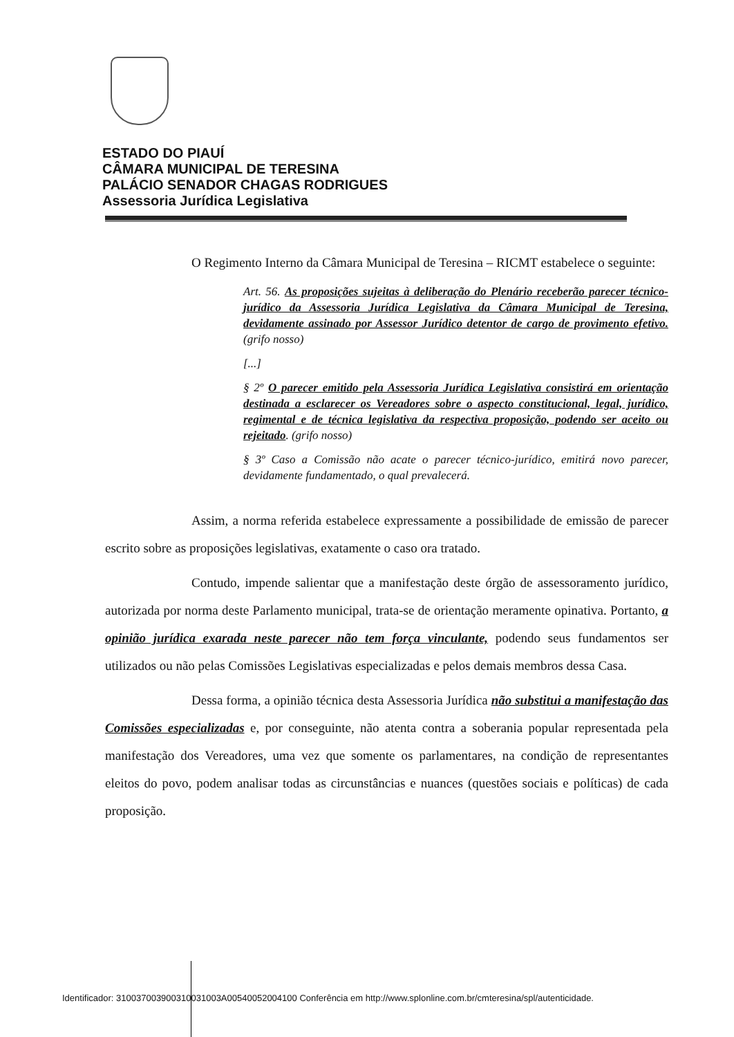ESTADO DO PIAUÍ
CÂMARA MUNICIPAL DE TERESINA
PALÁCIO SENADOR CHAGAS RODRIGUES
Assessoria Jurídica Legislativa
O Regimento Interno da Câmara Municipal de Teresina – RICMT estabelece o seguinte:
Art. 56. As proposições sujeitas à deliberação do Plenário receberão parecer técnico-jurídico da Assessoria Jurídica Legislativa da Câmara Municipal de Teresina, devidamente assinado por Assessor Jurídico detentor de cargo de provimento efetivo. (grifo nosso)
[...]
§ 2º O parecer emitido pela Assessoria Jurídica Legislativa consistirá em orientação destinada a esclarecer os Vereadores sobre o aspecto constitucional, legal, jurídico, regimental e de técnica legislativa da respectiva proposição, podendo ser aceito ou rejeitado. (grifo nosso)
§ 3º Caso a Comissão não acate o parecer técnico-jurídico, emitirá novo parecer, devidamente fundamentado, o qual prevalecerá.
Assim, a norma referida estabelece expressamente a possibilidade de emissão de parecer escrito sobre as proposições legislativas, exatamente o caso ora tratado.
Contudo, impende salientar que a manifestação deste órgão de assessoramento jurídico, autorizada por norma deste Parlamento municipal, trata-se de orientação meramente opinativa. Portanto, a opinião jurídica exarada neste parecer não tem força vinculante, podendo seus fundamentos ser utilizados ou não pelas Comissões Legislativas especializadas e pelos demais membros dessa Casa.
Dessa forma, a opinião técnica desta Assessoria Jurídica não substitui a manifestação das Comissões especializadas e, por conseguinte, não atenta contra a soberania popular representada pela manifestação dos Vereadores, uma vez que somente os parlamentares, na condição de representantes eleitos do povo, podem analisar todas as circunstâncias e nuances (questões sociais e políticas) de cada proposição.
Identificador: 310037003900310031003A00540052004100 Conferência em http://www.splonline.com.br/cmteresina/spl/autenticidade.